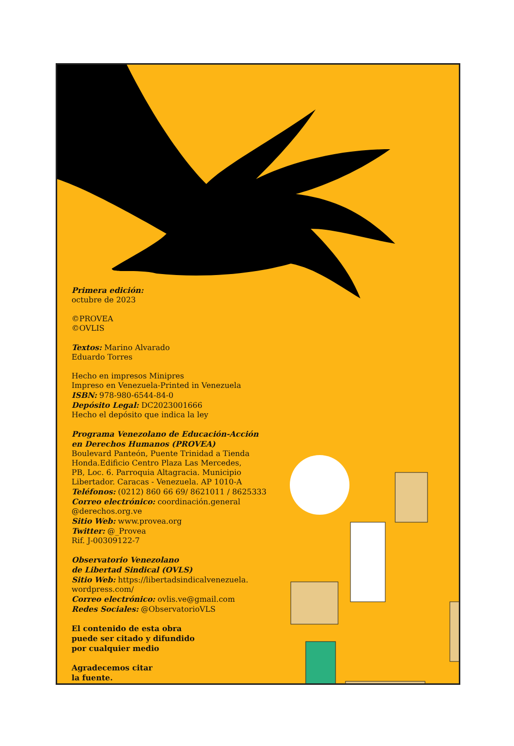Primera edición:
octubre de 2023
©PROVEA
©OVLIS
Textos: Marino Alvarado
Eduardo Torres
Hecho en impresos Minipres
Impreso en Venezuela-Printed in Venezuela
ISBN: 978-980-6544-84-0
Depósito Legal: DC2023001666
Hecho el depósito que indica la ley
Programa Venezolano de Educación-Acción
en Derechos Humanos (PROVEA)
Boulevard Panteón, Puente Trinidad a Tienda
Honda.Edificio Centro Plaza Las Mercedes,
PB, Loc. 6. Parroquia Altagracia. Municipio
Libertador. Caracas - Venezuela. AP 1010-A
Teléfonos: (0212) 860 66 69/ 8621011 / 8625333
Correo electrónico: coordinación.general
@derechos.org.ve
Sitio Web: www.provea.org
Twitter: @_Provea
Rif. J-00309122-7
Observatorio Venezolano
de Libertad Sindical (OVLS)
Sitio Web: https://libertadsindicalvenezuela.
wordpress.com/
Correo electrónico: ovlis.ve@gmail.com
Redes Sociales: @ObservatorioVLS
El contenido de esta obra
puede ser citado y difundido
por cualquier medio
Agradecemos citar
la fuente.